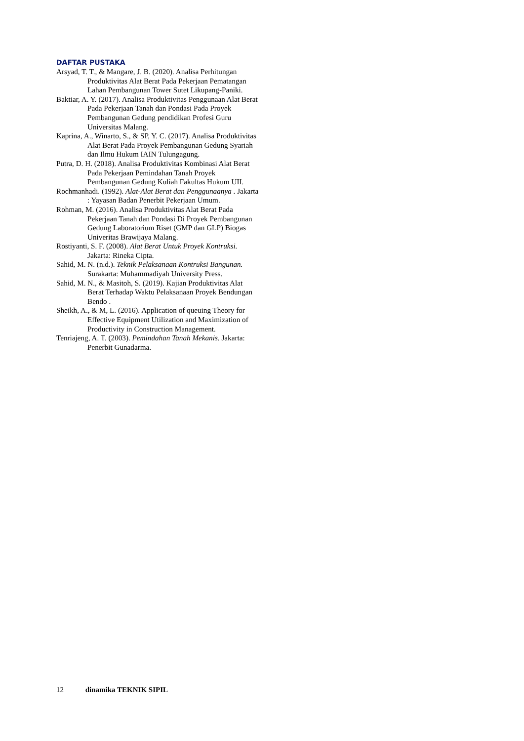DAFTAR PUSTAKA
Arsyad, T. T., & Mangare, J. B. (2020). Analisa Perhitungan Produktivitas Alat Berat Pada Pekerjaan Pematangan Lahan Pembangunan Tower Sutet Likupang-Paniki.
Baktiar, A. Y. (2017). Analisa Produktivitas Penggunaan Alat Berat Pada Pekerjaan Tanah dan Pondasi Pada Proyek Pembangunan Gedung pendidikan Profesi Guru Universitas Malang.
Kaprina, A., Winarto, S., & SP, Y. C. (2017). Analisa Produktivitas Alat Berat Pada Proyek Pembangunan Gedung Syariah dan Ilmu Hukum IAIN Tulungagung.
Putra, D. H. (2018). Analisa Produktivitas Kombinasi Alat Berat Pada Pekerjaan Pemindahan Tanah Proyek Pembangunan Gedung Kuliah Fakultas Hukum UII.
Rochmanhadi. (1992). Alat-Alat Berat dan Penggunaanya . Jakarta : Yayasan Badan Penerbit Pekerjaan Umum.
Rohman, M. (2016). Analisa Produktivitas Alat Berat Pada Pekerjaan Tanah dan Pondasi Di Proyek Pembangunan Gedung Laboratorium Riset (GMP dan GLP) Biogas Univeritas Brawijaya Malang.
Rostiyanti, S. F. (2008). Alat Berat Untuk Proyek Kontruksi. Jakarta: Rineka Cipta.
Sahid, M. N. (n.d.). Teknik Pelaksanaan Kontruksi Bangunan. Surakarta: Muhammadiyah University Press.
Sahid, M. N., & Masitoh, S. (2019). Kajian Produktivitas Alat Berat Terhadap Waktu Pelaksanaan Proyek Bendungan Bendo .
Sheikh, A., & M, L. (2016). Application of queuing Theory for Effective Equipment Utilization and Maximization of Productivity in Construction Management.
Tenriajeng, A. T. (2003). Pemindahan Tanah Mekanis. Jakarta: Penerbit Gunadarma.
12 dinamika TEKNIK SIPIL